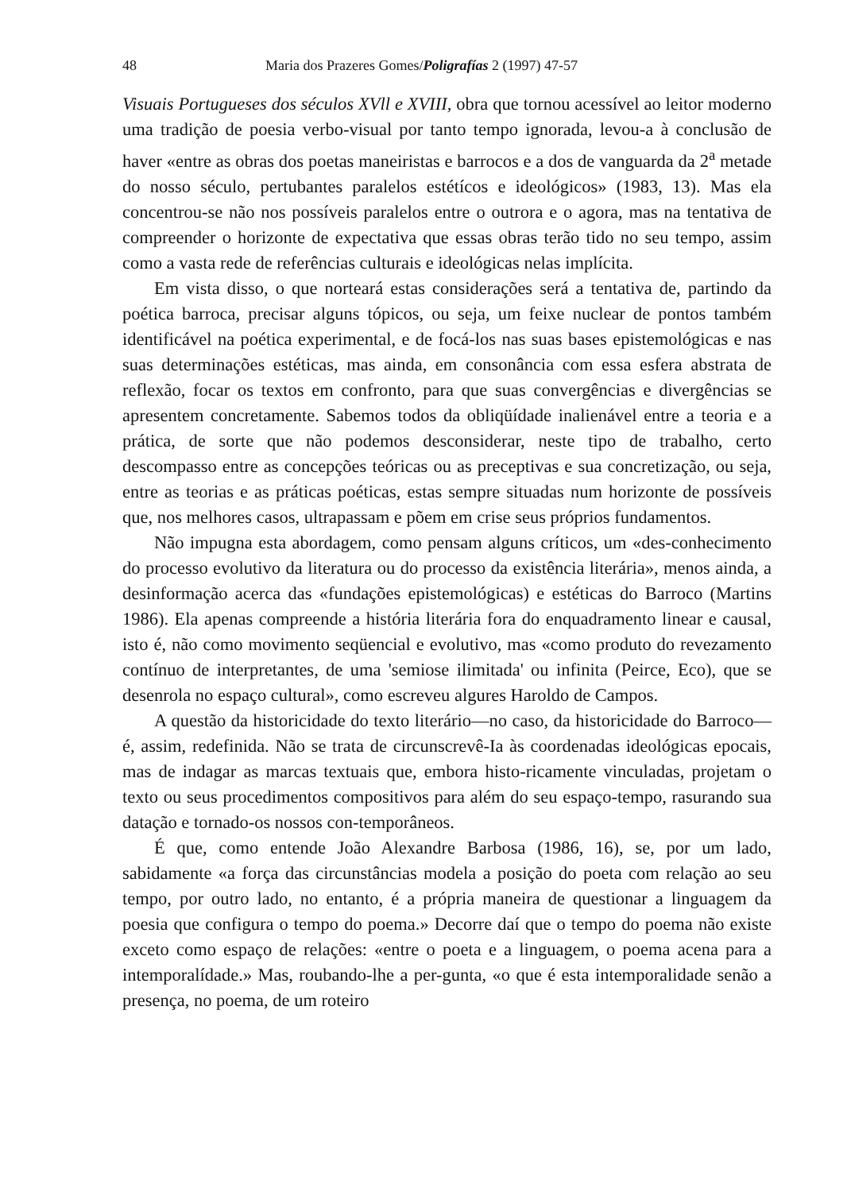48 Maria dos Prazeres Gomes/Poligrafías 2 (1997) 47-57
Visuais Portugueses dos séculos XVll e XVIII, obra que tornou acessível ao leitor moderno uma tradição de poesia verbo-visual por tanto tempo ignorada, levou-a à conclusão de haver «entre as obras dos poetas maneiristas e barrocos e a dos de vanguarda da 2<sup>a</sup> metade do nosso século, pertubantes paralelos estétícos e ideológicos» (1983, 13). Mas ela concentrou-se não nos possíveis paralelos entre o outrora e o agora, mas na tentativa de compreender o horizonte de expectativa que essas obras terão tido no seu tempo, assim como a vasta rede de referências culturais e ideológicas nelas implícita.
Em vista disso, o que norteará estas considerações será a tentativa de, partindo da poética barroca, precisar alguns tópicos, ou seja, um feixe nuclear de pontos também identificável na poética experimental, e de focá-los nas suas bases epistemológicas e nas suas determinações estéticas, mas ainda, em consonância com essa esfera abstrata de reflexão, focar os textos em confronto, para que suas convergências e divergências se apresentem concretamente. Sabemos todos da obliqüídade inalienável entre a teoria e a prática, de sorte que não podemos desconsiderar, neste tipo de trabalho, certo descompasso entre as concepções teóricas ou as preceptivas e sua concretização, ou seja, entre as teorias e as práticas poéticas, estas sempre situadas num horizonte de possíveis que, nos melhores casos, ultrapassam e põem em crise seus próprios fundamentos.
Não impugna esta abordagem, como pensam alguns críticos, um «des-conhecimento do processo evolutivo da literatura ou do processo da existência literária», menos ainda, a desinformação acerca das «fundações epistemológicas) e estéticas do Barroco (Martins 1986). Ela apenas compreende a história literária fora do enquadramento linear e causal, isto é, não como movimento seqüencial e evolutivo, mas «como produto do revezamento contínuo de interpretantes, de uma 'semiose ilimitada' ou infinita (Peirce, Eco), que se desenrola no espaço cultural», como escreveu algures Haroldo de Campos.
A questão da historicidade do texto literário—no caso, da historicidade do Barroco—é, assim, redefinida. Não se trata de circunscrevê-Ia às coordenadas ideológicas epocais, mas de indagar as marcas textuais que, embora histo-ricamente vinculadas, projetam o texto ou seus procedimentos compositivos para além do seu espaço-tempo, rasurando sua datação e tornado-os nossos con-temporâneos.
É que, como entende João Alexandre Barbosa (1986, 16), se, por um lado, sabidamente «a força das circunstâncias modela a posição do poeta com relação ao seu tempo, por outro lado, no entanto, é a própria maneira de questionar a linguagem da poesia que configura o tempo do poema.» Decorre daí que o tempo do poema não existe exceto como espaço de relações: «entre o poeta e a linguagem, o poema acena para a intemporalídade.» Mas, roubando-lhe a per-gunta, «o que é esta intemporalidade senão a presença, no poema, de um roteiro